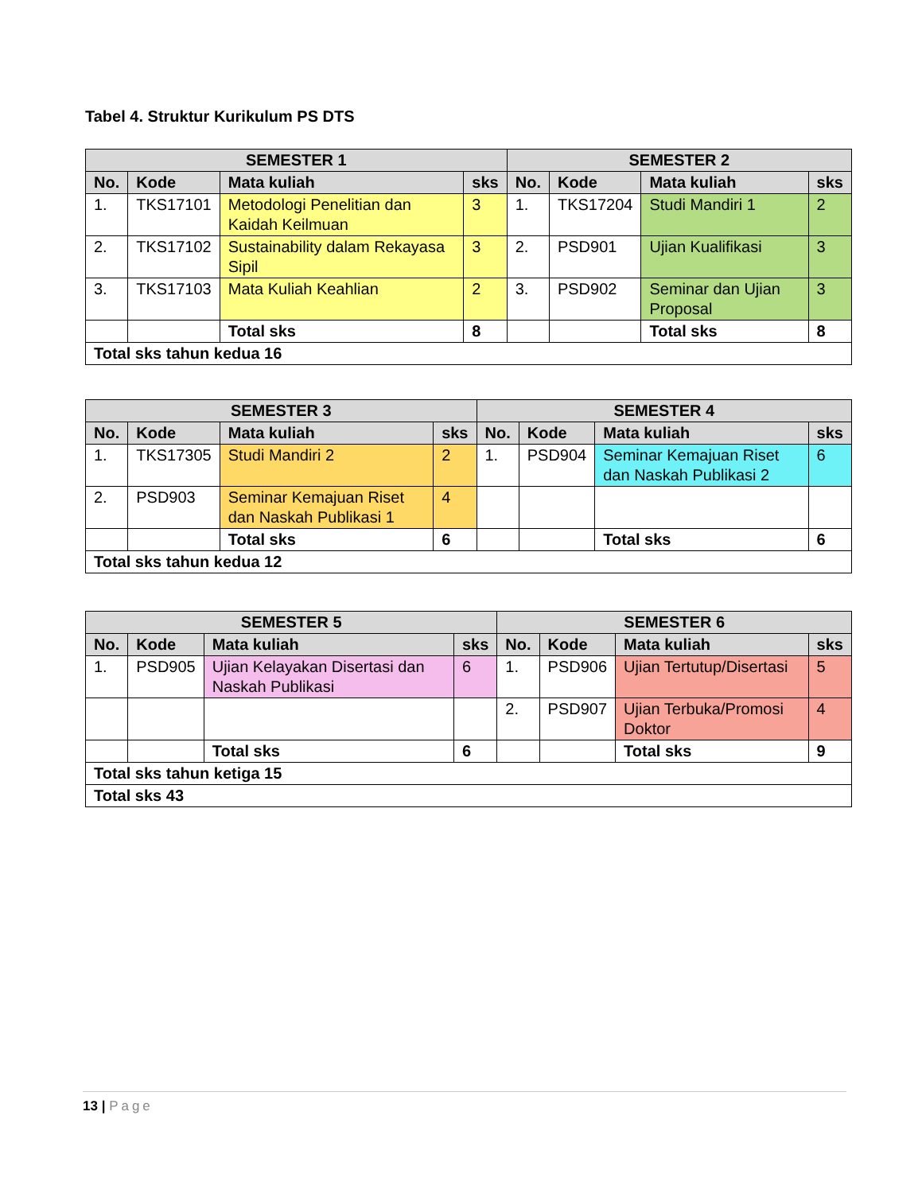Tabel 4. Struktur Kurikulum PS DTS
| SEMESTER 1 | | | | SEMESTER 2 | | | |
| --- | --- | --- | --- | --- | --- | --- | --- |
| No. | Kode | Mata kuliah | sks | No. | Kode | Mata kuliah | sks |
| 1. | TKS17101 | Metodologi Penelitian dan Kaidah Keilmuan | 3 | 1. | TKS17204 | Studi Mandiri 1 | 2 |
| 2. | TKS17102 | Sustainability dalam Rekayasa Sipil | 3 | 2. | PSD901 | Ujian Kualifikasi | 3 |
| 3. | TKS17103 | Mata Kuliah Keahlian | 2 | 3. | PSD902 | Seminar dan Ujian Proposal | 3 |
| | | Total sks | 8 | | | Total sks | 8 |
| Total sks tahun kedua 16 | | | | | | | |
| SEMESTER 3 | | | | SEMESTER 4 | | | |
| --- | --- | --- | --- | --- | --- | --- | --- |
| No. | Kode | Mata kuliah | sks | No. | Kode | Mata kuliah | sks |
| 1. | TKS17305 | Studi Mandiri 2 | 2 | 1. | PSD904 | Seminar Kemajuan Riset dan Naskah Publikasi 2 | 6 |
| 2. | PSD903 | Seminar Kemajuan Riset dan Naskah Publikasi 1 | 4 | | | | |
| | | Total sks | 6 | | | Total sks | 6 |
| Total sks tahun kedua 12 | | | | | | | |
| SEMESTER 5 | | | | SEMESTER 6 | | | |
| --- | --- | --- | --- | --- | --- | --- | --- |
| No. | Kode | Mata kuliah | sks | No. | Kode | Mata kuliah | sks |
| 1. | PSD905 | Ujian Kelayakan Disertasi dan Naskah Publikasi | 6 | 1. | PSD906 | Ujian Tertutup/Disertasi | 5 |
| | | | | 2. | PSD907 | Ujian Terbuka/Promosi Doktor | 4 |
| | | Total sks | 6 | | | Total sks | 9 |
| Total sks tahun ketiga 15 | | | | | | | |
| Total sks 43 | | | | | | | |
13 | Page